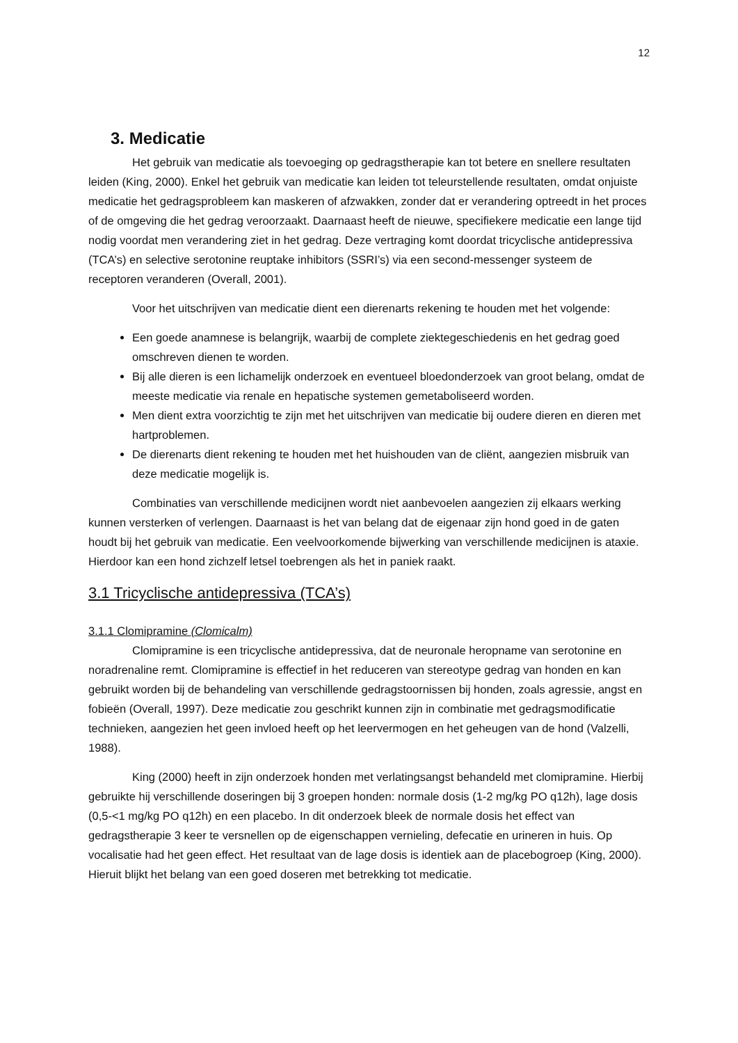12
3. Medicatie
Het gebruik van medicatie als toevoeging op gedragstherapie kan tot betere en snellere resultaten leiden (King, 2000). Enkel het gebruik van medicatie kan leiden tot teleurstellende resultaten, omdat onjuiste medicatie het gedragsprobleem kan maskeren of afzwakken, zonder dat er verandering optreedt in het proces of de omgeving die het gedrag veroorzaakt. Daarnaast heeft de nieuwe, specifiekere medicatie een lange tijd nodig voordat men verandering ziet in het gedrag. Deze vertraging komt doordat tricyclische antidepressiva (TCA’s) en selective serotonine reuptake inhibitors (SSRI’s) via een second-messenger systeem de receptoren veranderen (Overall, 2001).
Voor het uitschrijven van medicatie dient een dierenarts rekening te houden met het volgende:
Een goede anamnese is belangrijk, waarbij de complete ziektegeschiedenis en het gedrag goed omschreven dienen te worden.
Bij alle dieren is een lichamelijk onderzoek en eventueel bloedonderzoek van groot belang, omdat de meeste medicatie via renale en hepatische systemen gemetaboliseerd worden.
Men dient extra voorzichtig te zijn met het uitschrijven van medicatie bij oudere dieren en dieren met hartproblemen.
De dierenarts dient rekening te houden met het huishouden van de cliënt, aangezien misbruik van deze medicatie mogelijk is.
Combinaties van verschillende medicijnen wordt niet aanbevoelen aangezien zij elkaars werking kunnen versterken of verlengen. Daarnaast is het van belang dat de eigenaar zijn hond goed in de gaten houdt bij het gebruik van medicatie. Een veelvoorkomende bijwerking van verschillende medicijnen is ataxie. Hierdoor kan een hond zichzelf letsel toebrengen als het in paniek raakt.
3.1 Tricyclische antidepressiva (TCA’s)
3.1.1 Clomipramine (Clomicalm)
Clomipramine is een tricyclische antidepressiva, dat de neuronale heropname van serotonine en noradrenaline remt. Clomipramine is effectief in het reduceren van stereotype gedrag van honden en kan gebruikt worden bij de behandeling van verschillende gedragstoornissen bij honden, zoals agressie, angst en fobieën (Overall, 1997). Deze medicatie zou geschrikt kunnen zijn in combinatie met gedragsmodificatie technieken, aangezien het geen invloed heeft op het leervermogen en het geheugen van de hond (Valzelli, 1988).
King (2000) heeft in zijn onderzoek honden met verlatingsangst behandeld met clomipramine. Hierbij gebruikte hij verschillende doseringen bij 3 groepen honden: normale dosis (1-2 mg/kg PO q12h), lage dosis (0,5-<1 mg/kg PO q12h) en een placebo. In dit onderzoek bleek de normale dosis het effect van gedragstherapie 3 keer te versnellen op de eigenschappen vernieling, defecatie en urineren in huis. Op vocalisatie had het geen effect. Het resultaat van de lage dosis is identiek aan de placebogroep (King, 2000). Hieruit blijkt het belang van een goed doseren met betrekking tot medicatie.